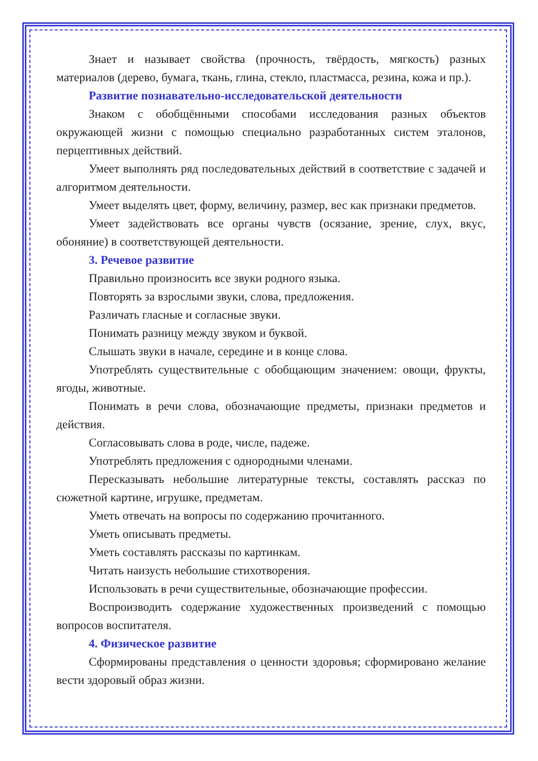Знает и называет свойства (прочность, твёрдость, мягкость) разных материалов (дерево, бумага, ткань, глина, стекло, пластмасса, резина, кожа и пр.).
Развитие познавательно-исследовательской деятельности
Знаком с обобщёнными способами исследования разных объектов окружающей жизни с помощью специально разработанных систем эталонов, перцептивных действий.
Умеет выполнять ряд последовательных действий в соответствие с задачей и алгоритмом деятельности.
Умеет выделять цвет, форму, величину, размер, вес как признаки предметов.
Умеет задействовать все органы чувств (осязание, зрение, слух, вкус, обоняние) в соответствующей деятельности.
3. Речевое развитие
Правильно произносить все звуки родного языка.
Повторять за взрослыми звуки, слова, предложения.
Различать гласные и согласные звуки.
Понимать разницу между звуком и буквой.
Слышать звуки в начале, середине и в конце слова.
Употреблять существительные с обобщающим значением: овощи, фрукты, ягоды, животные.
Понимать в речи слова, обозначающие предметы, признаки предметов и действия.
Согласовывать слова в роде, числе, падеже.
Употреблять предложения с однородными членами.
Пересказывать небольшие литературные тексты, составлять рассказ по сюжетной картине, игрушке, предметам.
Уметь отвечать на вопросы по содержанию прочитанного.
Уметь описывать предметы.
Уметь составлять рассказы по картинкам.
Читать наизусть небольшие стихотворения.
Использовать в речи существительные, обозначающие профессии.
Воспроизводить содержание художественных произведений с помощью вопросов воспитателя.
4. Физическое развитие
Сформированы представления о ценности здоровья; сформировано желание вести здоровый образ жизни.